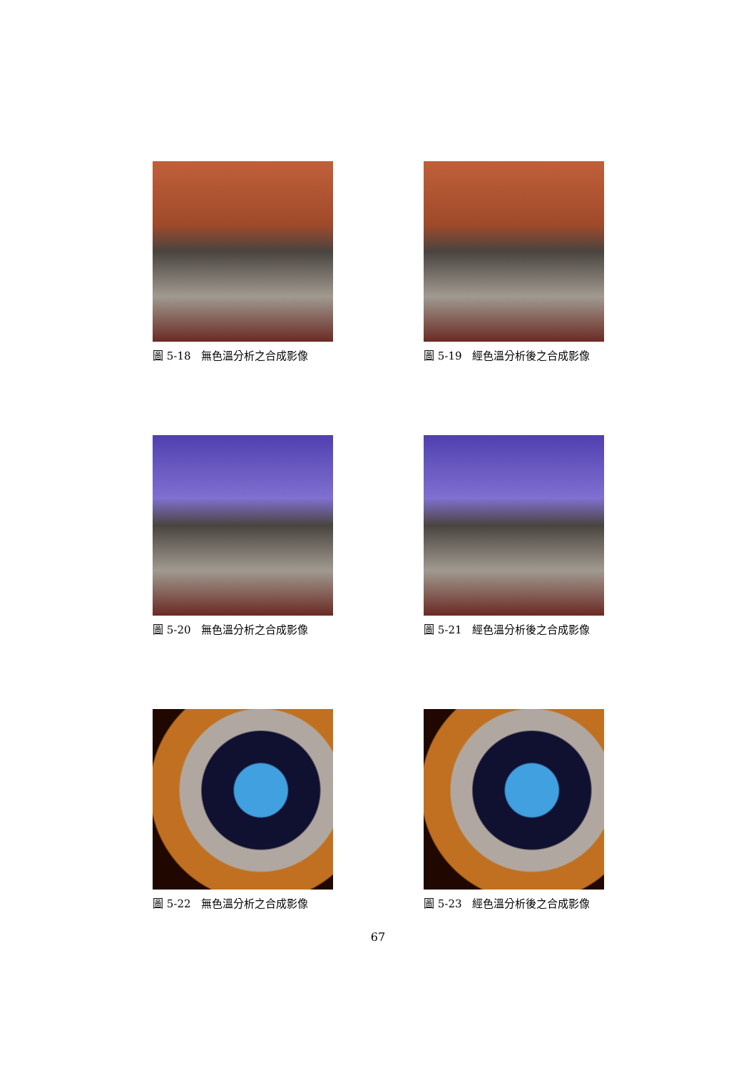圖 5-18　無色溫分析之合成影像 圖 5-19　經色溫分析後之合成影像
圖 5-20　無色溫分析之合成影像 圖 5-21　經色溫分析後之合成影像
圖 5-22　無色溫分析之合成影像 圖 5-23　經色溫分析後之合成影像
67